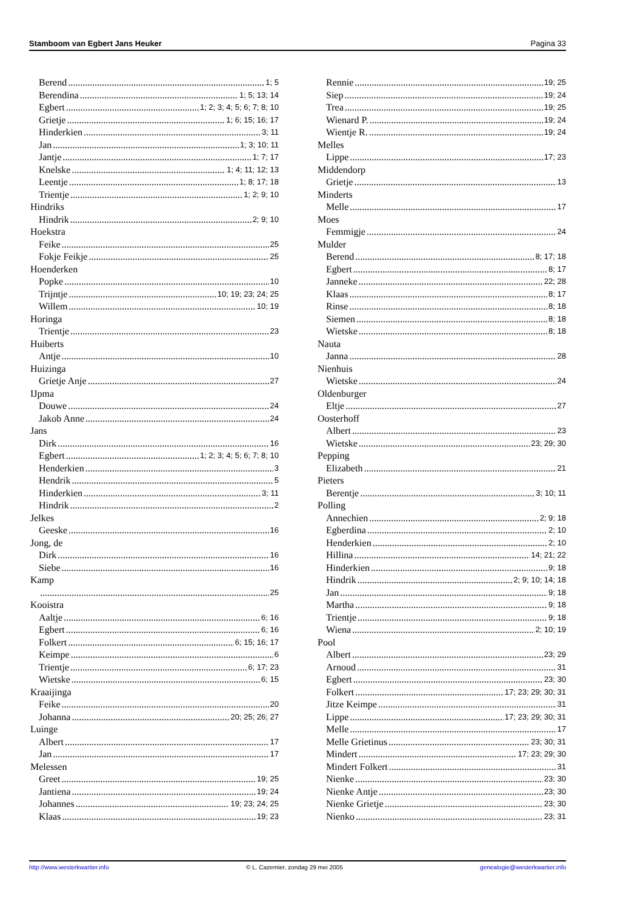Stamboom van Egbert Jans Heuker Pagina 33
Berend 1; 5
Berendina 1; 5; 13; 14
Egbert 1; 2; 3; 4; 5; 6; 7; 8; 10
Grietje 1; 6; 15; 16; 17
Hinderkien 3; 11
Jan 1; 3; 10; 11
Jantje 1; 7; 17
Knelske 1; 4; 11; 12; 13
Leentje 1; 8; 17; 18
Trientje 1; 2; 9; 10
Hindriks
Hindrik 2; 9; 10
Hoekstra
Feike 25
Fokje Feikje 25
Hoenderken
Popke 10
Trijntje 10; 19; 23; 24; 25
Willem 10; 19
Horinga
Trientje 23
Huiberts
Antje 10
Huizinga
Grietje Anje 27
IJpma
Douwe 24
Jakob Anne 24
Jans
Dirk 16
Egbert 1; 2; 3; 4; 5; 6; 7; 8; 10
Henderkien 3
Hendrik 5
Hinderkien 3; 11
Hindrik 2
Jelkes
Geeske 16
Jong, de
Dirk 16
Siebe 16
Kamp
25
Kooistra
Aaltje 6; 16
Egbert 6; 16
Folkert 6; 15; 16; 17
Keimpe 6
Trientje 6; 17; 23
Wietske 6; 15
Kraaijinga
Feike 20
Johanna 20; 25; 26; 27
Luinge
Albert 17
Jan 17
Melessen
Greet 19; 25
Jantiena 19; 24
Johannes 19; 23; 24; 25
Klaas 19; 23
Rennie 19; 25
Siep 19; 24
Trea 19; 25
Wienard P. 19; 24
Wientje R. 19; 24
Melles
Lippe 17; 23
Middendorp
Grietje 13
Minderts
Melle 17
Moes
Femmigje 24
Mulder
Berend 8; 17; 18
Egbert 8; 17
Janneke 22; 28
Klaas 8; 17
Rinse 8; 18
Siemen 8; 18
Wietske 8; 18
Nauta
Janna 28
Nienhuis
Wietske 24
Oldenburger
Eltje 27
Oosterhoff
Albert 23
Wietske 23; 29; 30
Pepping
Elizabeth 21
Pieters
Berentje 3; 10; 11
Polling
Annechien 2; 9; 18
Egberdina 2; 10
Henderkien 2; 10
Hillina 14; 21; 22
Hinderkien 9; 18
Hindrik 2; 9; 10; 14; 18
Jan 9; 18
Martha 9; 18
Trientje 9; 18
Wiena 2; 10; 19
Pool
Albert 23; 29
Arnoud 31
Egbert 23; 30
Folkert 17; 23; 29; 30; 31
Jitze Keimpe 31
Lippe 17; 23; 29; 30; 31
Melle 17
Melle Grietinus 23; 30; 31
Mindert 17; 23; 29; 30
Mindert Folkert 31
Nienke 23; 30
Nienke Antje 23; 30
Nienke Grietje 23; 30
Nienko 23; 31
http://www.westerkwartier.info © L. Cazemier, zondag 29 mei 2005 genealogie@westerkwartier.info